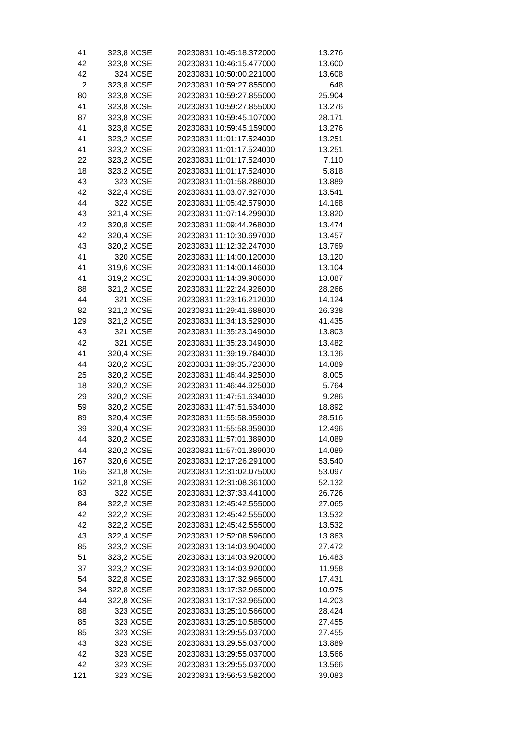| 41 | 323,8 | XCSE | 20230831 10:45:18.372000 | 13.276 |
| 42 | 323,8 | XCSE | 20230831 10:46:15.477000 | 13.600 |
| 42 | 324 | XCSE | 20230831 10:50:00.221000 | 13.608 |
| 2 | 323,8 | XCSE | 20230831 10:59:27.855000 | 648 |
| 80 | 323,8 | XCSE | 20230831 10:59:27.855000 | 25.904 |
| 41 | 323,8 | XCSE | 20230831 10:59:27.855000 | 13.276 |
| 87 | 323,8 | XCSE | 20230831 10:59:45.107000 | 28.171 |
| 41 | 323,8 | XCSE | 20230831 10:59:45.159000 | 13.276 |
| 41 | 323,2 | XCSE | 20230831 11:01:17.524000 | 13.251 |
| 41 | 323,2 | XCSE | 20230831 11:01:17.524000 | 13.251 |
| 22 | 323,2 | XCSE | 20230831 11:01:17.524000 | 7.110 |
| 18 | 323,2 | XCSE | 20230831 11:01:17.524000 | 5.818 |
| 43 | 323 | XCSE | 20230831 11:01:58.288000 | 13.889 |
| 42 | 322,4 | XCSE | 20230831 11:03:07.827000 | 13.541 |
| 44 | 322 | XCSE | 20230831 11:05:42.579000 | 14.168 |
| 43 | 321,4 | XCSE | 20230831 11:07:14.299000 | 13.820 |
| 42 | 320,8 | XCSE | 20230831 11:09:44.268000 | 13.474 |
| 42 | 320,4 | XCSE | 20230831 11:10:30.697000 | 13.457 |
| 43 | 320,2 | XCSE | 20230831 11:12:32.247000 | 13.769 |
| 41 | 320 | XCSE | 20230831 11:14:00.120000 | 13.120 |
| 41 | 319,6 | XCSE | 20230831 11:14:00.146000 | 13.104 |
| 41 | 319,2 | XCSE | 20230831 11:14:39.906000 | 13.087 |
| 88 | 321,2 | XCSE | 20230831 11:22:24.926000 | 28.266 |
| 44 | 321 | XCSE | 20230831 11:23:16.212000 | 14.124 |
| 82 | 321,2 | XCSE | 20230831 11:29:41.688000 | 26.338 |
| 129 | 321,2 | XCSE | 20230831 11:34:13.529000 | 41.435 |
| 43 | 321 | XCSE | 20230831 11:35:23.049000 | 13.803 |
| 42 | 321 | XCSE | 20230831 11:35:23.049000 | 13.482 |
| 41 | 320,4 | XCSE | 20230831 11:39:19.784000 | 13.136 |
| 44 | 320,2 | XCSE | 20230831 11:39:35.723000 | 14.089 |
| 25 | 320,2 | XCSE | 20230831 11:46:44.925000 | 8.005 |
| 18 | 320,2 | XCSE | 20230831 11:46:44.925000 | 5.764 |
| 29 | 320,2 | XCSE | 20230831 11:47:51.634000 | 9.286 |
| 59 | 320,2 | XCSE | 20230831 11:47:51.634000 | 18.892 |
| 89 | 320,4 | XCSE | 20230831 11:55:58.959000 | 28.516 |
| 39 | 320,4 | XCSE | 20230831 11:55:58.959000 | 12.496 |
| 44 | 320,2 | XCSE | 20230831 11:57:01.389000 | 14.089 |
| 44 | 320,2 | XCSE | 20230831 11:57:01.389000 | 14.089 |
| 167 | 320,6 | XCSE | 20230831 12:17:26.291000 | 53.540 |
| 165 | 321,8 | XCSE | 20230831 12:31:02.075000 | 53.097 |
| 162 | 321,8 | XCSE | 20230831 12:31:08.361000 | 52.132 |
| 83 | 322 | XCSE | 20230831 12:37:33.441000 | 26.726 |
| 84 | 322,2 | XCSE | 20230831 12:45:42.555000 | 27.065 |
| 42 | 322,2 | XCSE | 20230831 12:45:42.555000 | 13.532 |
| 42 | 322,2 | XCSE | 20230831 12:45:42.555000 | 13.532 |
| 43 | 322,4 | XCSE | 20230831 12:52:08.596000 | 13.863 |
| 85 | 323,2 | XCSE | 20230831 13:14:03.904000 | 27.472 |
| 51 | 323,2 | XCSE | 20230831 13:14:03.920000 | 16.483 |
| 37 | 323,2 | XCSE | 20230831 13:14:03.920000 | 11.958 |
| 54 | 322,8 | XCSE | 20230831 13:17:32.965000 | 17.431 |
| 34 | 322,8 | XCSE | 20230831 13:17:32.965000 | 10.975 |
| 44 | 322,8 | XCSE | 20230831 13:17:32.965000 | 14.203 |
| 88 | 323 | XCSE | 20230831 13:25:10.566000 | 28.424 |
| 85 | 323 | XCSE | 20230831 13:25:10.585000 | 27.455 |
| 85 | 323 | XCSE | 20230831 13:29:55.037000 | 27.455 |
| 43 | 323 | XCSE | 20230831 13:29:55.037000 | 13.889 |
| 42 | 323 | XCSE | 20230831 13:29:55.037000 | 13.566 |
| 42 | 323 | XCSE | 20230831 13:29:55.037000 | 13.566 |
| 121 | 323 | XCSE | 20230831 13:56:53.582000 | 39.083 |